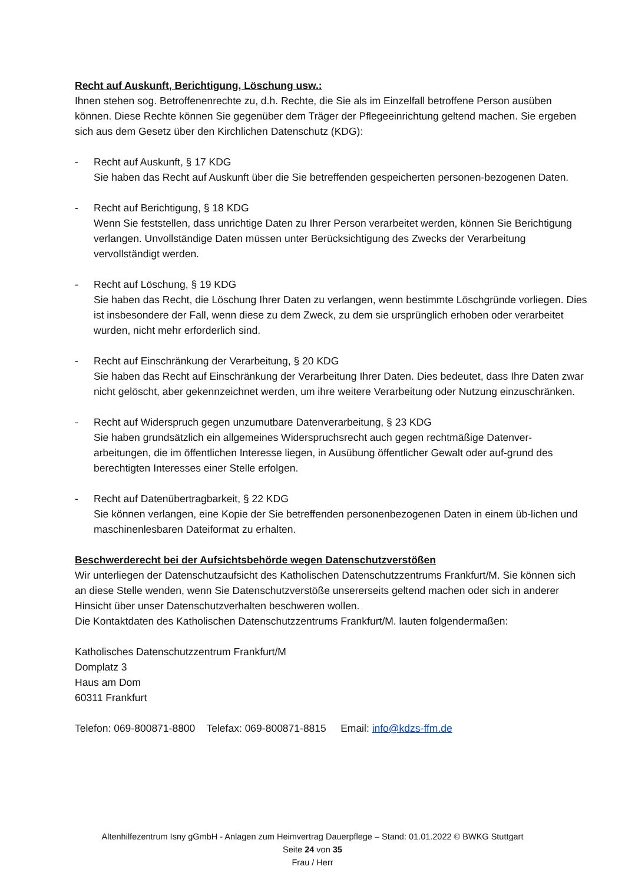Recht auf Auskunft, Berichtigung, Löschung usw.:
Ihnen stehen sog. Betroffenenrechte zu, d.h. Rechte, die Sie als im Einzelfall betroffene Person ausüben können. Diese Rechte können Sie gegenüber dem Träger der Pflegeeinrichtung geltend machen. Sie ergeben sich aus dem Gesetz über den Kirchlichen Datenschutz (KDG):
- Recht auf Auskunft, § 17 KDG
Sie haben das Recht auf Auskunft über die Sie betreffenden gespeicherten personen-bezogenen Daten.
- Recht auf Berichtigung, § 18 KDG
Wenn Sie feststellen, dass unrichtige Daten zu Ihrer Person verarbeitet werden, können Sie Berichtigung verlangen. Unvollständige Daten müssen unter Berücksichtigung des Zwecks der Verarbeitung vervollständigt werden.
- Recht auf Löschung, § 19 KDG
Sie haben das Recht, die Löschung Ihrer Daten zu verlangen, wenn bestimmte Löschgründe vorliegen. Dies ist insbesondere der Fall, wenn diese zu dem Zweck, zu dem sie ursprünglich erhoben oder verarbeitet wurden, nicht mehr erforderlich sind.
- Recht auf Einschränkung der Verarbeitung, § 20 KDG
Sie haben das Recht auf Einschränkung der Verarbeitung Ihrer Daten. Dies bedeutet, dass Ihre Daten zwar nicht gelöscht, aber gekennzeichnet werden, um ihre weitere Verarbeitung oder Nutzung einzuschränken.
- Recht auf Widerspruch gegen unzumutbare Datenverarbeitung, § 23 KDG
Sie haben grundsätzlich ein allgemeines Widerspruchsrecht auch gegen rechtmäßige Datenver-arbeitungen, die im öffentlichen Interesse liegen, in Ausübung öffentlicher Gewalt oder auf-grund des berechtigten Interesses einer Stelle erfolgen.
- Recht auf Datenübertragbarkeit, § 22 KDG
Sie können verlangen, eine Kopie der Sie betreffenden personenbezogenen Daten in einem üb-lichen und maschinenlesbaren Dateiformat zu erhalten.
Beschwerderecht bei der Aufsichtsbehörde wegen Datenschutzverstößen
Wir unterliegen der Datenschutzaufsicht des Katholischen Datenschutzzentrums Frankfurt/M. Sie können sich an diese Stelle wenden, wenn Sie Datenschutzverstöße unsererseits geltend machen oder sich in anderer Hinsicht über unser Datenschutzverhalten beschweren wollen.
Die Kontaktdaten des Katholischen Datenschutzzentrums Frankfurt/M. lauten folgendermaßen:
Katholisches Datenschutzzentrum Frankfurt/M
Domplatz 3
Haus am Dom
60311 Frankfurt
Telefon: 069-800871-8800 Telefax: 069-800871-8815 Email: info@kdzs-ffm.de
Altenhilfezentrum Isny gGmbH - Anlagen zum Heimvertrag Dauerpflege – Stand: 01.01.2022 © BWKG Stuttgart
Seite 24 von 35
Frau / Herr